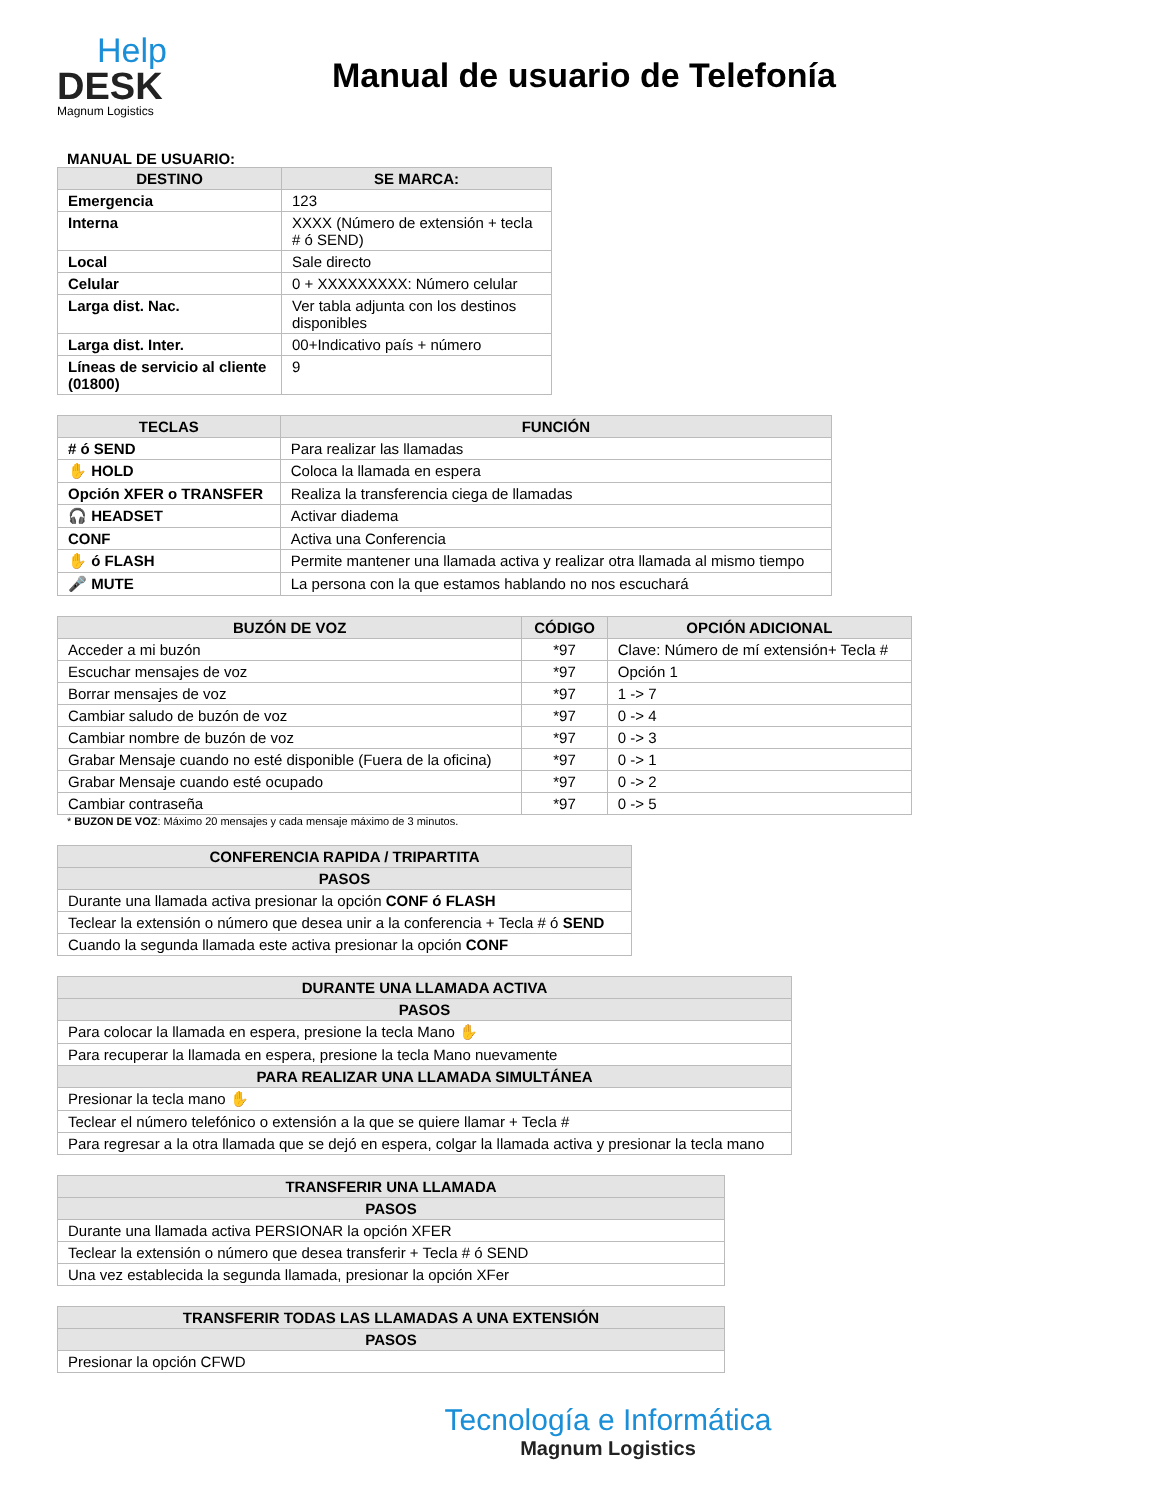Help
DESK
Magnum Logistics
Manual de usuario de Telefonía
MANUAL DE USUARIO:
| DESTINO | SE MARCA: |
| --- | --- |
| Emergencia | 123 |
| Interna | XXXX (Número de extensión + tecla # ó SEND) |
| Local | Sale directo |
| Celular | 0 + XXXXXXXXX: Número celular |
| Larga dist. Nac. | Ver tabla adjunta con los destinos disponibles |
| Larga dist. Inter. | 00+Indicativo país + número |
| Líneas de servicio al cliente (01800) | 9 |
| TECLAS | FUNCIÓN |
| --- | --- |
| # ó SEND | Para realizar las llamadas |
| ✋ HOLD | Coloca la llamada en espera |
| Opción XFER o TRANSFER | Realiza la transferencia ciega de llamadas |
| 🎧 HEADSET | Activar diadema |
| CONF | Activa una Conferencia |
| ✋ ó FLASH | Permite mantener una llamada activa y realizar otra llamada al mismo tiempo |
| 🎤 MUTE | La persona con la que estamos hablando no nos escuchará |
| BUZÓN DE VOZ | CÓDIGO | OPCIÓN ADICIONAL |
| --- | --- | --- |
| Acceder a mi buzón | *97 | Clave: Número de mí extensión+ Tecla # |
| Escuchar mensajes de voz | *97 | Opción 1 |
| Borrar mensajes de voz | *97 | 1 -> 7 |
| Cambiar saludo de buzón de voz | *97 | 0 -> 4 |
| Cambiar nombre de buzón de voz | *97 | 0 -> 3 |
| Grabar Mensaje cuando no esté disponible (Fuera de la oficina) | *97 | 0 -> 1 |
| Grabar Mensaje cuando esté ocupado | *97 | 0 -> 2 |
| Cambiar contraseña | *97 | 0 -> 5 |
* BUZON DE VOZ: Máximo 20 mensajes y cada mensaje máximo de 3 minutos.
| CONFERENCIA RAPIDA / TRIPARTITA |
| --- |
| PASOS |
| Durante una llamada activa presionar la opción CONF ó FLASH |
| Teclear la extensión o número que desea unir a la conferencia + Tecla # ó SEND |
| Cuando la segunda llamada este activa presionar la opción CONF |
| DURANTE UNA LLAMADA ACTIVA |
| --- |
| PASOS |
| Para colocar la llamada en espera, presione la tecla Mano ✋ |
| Para recuperar la llamada en espera, presione la tecla Mano nuevamente |
| PARA REALIZAR UNA LLAMADA SIMULTÁNEA |
| Presionar la tecla mano ✋ |
| Teclear el número telefónico o extensión a la que se quiere llamar + Tecla # |
| Para regresar a la otra llamada que se dejó en espera, colgar la llamada activa y presionar la tecla mano |
| TRANSFERIR UNA LLAMADA |
| --- |
| PASOS |
| Durante una llamada activa PERSIONAR la opción XFER |
| Teclear la extensión o número que desea transferir + Tecla # ó SEND |
| Una vez establecida la segunda llamada, presionar la opción XFer |
| TRANSFERIR TODAS LAS LLAMADAS A UNA EXTENSIÓN |
| --- |
| PASOS |
| Presionar la opción CFWD |
Tecnología e Informática
Magnum Logistics